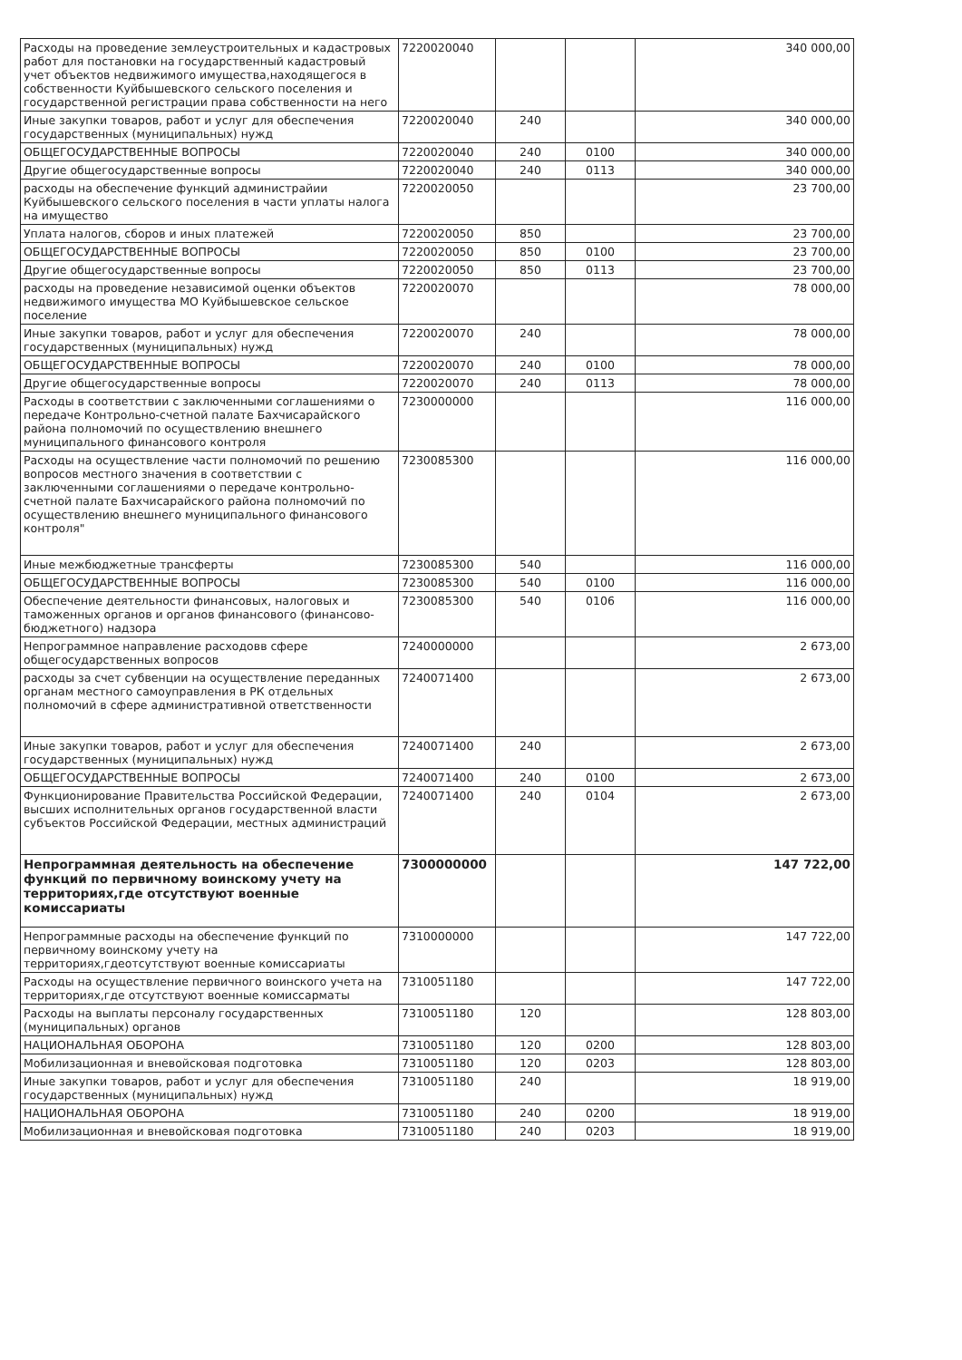| Расходы на проведение землеустроительных и кадастровых работ для постановки на государственный кадастровый учет объектов недвижимого имущества,находящегося в собственности Куйбышевского сельского поселения и государственной регистрации права собственности на него | 7220020040 | | | 340 000,00 |
| Иные закупки товаров, работ и услуг для обеспечения государственных (муниципальных) нужд | 7220020040 | 240 | | 340 000,00 |
| ОБЩЕГОСУДАРСТВЕННЫЕ ВОПРОСЫ | 7220020040 | 240 | 0100 | 340 000,00 |
| Другие общегосударственные вопросы | 7220020040 | 240 | 0113 | 340 000,00 |
| расходы на обеспечение функций администрайии Куйбышевского сельского поселения в части уплаты налога на имущество | 7220020050 | | | 23 700,00 |
| Уплата налогов, сборов и иных платежей | 7220020050 | 850 | | 23 700,00 |
| ОБЩЕГОСУДАРСТВЕННЫЕ ВОПРОСЫ | 7220020050 | 850 | 0100 | 23 700,00 |
| Другие общегосударственные вопросы | 7220020050 | 850 | 0113 | 23 700,00 |
| расходы на проведение независимой оценки объектов недвижимого имущества МО Куйбышевское сельское поселение | 7220020070 | | | 78 000,00 |
| Иные закупки товаров, работ и услуг для обеспечения государственных (муниципальных) нужд | 7220020070 | 240 | | 78 000,00 |
| ОБЩЕГОСУДАРСТВЕННЫЕ ВОПРОСЫ | 7220020070 | 240 | 0100 | 78 000,00 |
| Другие общегосударственные вопросы | 7220020070 | 240 | 0113 | 78 000,00 |
| Расходы в соответствии с заключенными соглашениями о передаче Контрольно-счетной палате Бахчисарайского района полномочий по осуществлению внешнего муниципального финансового контроля | 7230000000 | | | 116 000,00 |
| Расходы на осуществление части полномочий по решению вопросов местного значения в соответствии с заключенными соглашениями о передаче контрольно-счетной палате Бахчисарайского района полномочий по осуществлению внешнего муниципального финансового контроля" | 7230085300 | | | 116 000,00 |
| Иные межбюджетные трансферты | 7230085300 | 540 | | 116 000,00 |
| ОБЩЕГОСУДАРСТВЕННЫЕ ВОПРОСЫ | 7230085300 | 540 | 0100 | 116 000,00 |
| Обеспечение деятельности финансовых, налоговых и таможенных органов и органов финансового (финансово-бюджетного) надзора | 7230085300 | 540 | 0106 | 116 000,00 |
| Непрограммное направление расходовв сфере общегосударственных вопросов | 7240000000 | | | 2 673,00 |
| расходы за счет субвенции на осуществление переданных органам местного самоуправления в РК отдельных полномочий в сфере административной ответственности | 7240071400 | | | 2 673,00 |
| Иные закупки товаров, работ и услуг для обеспечения государственных (муниципальных) нужд | 7240071400 | 240 | | 2 673,00 |
| ОБЩЕГОСУДАРСТВЕННЫЕ ВОПРОСЫ | 7240071400 | 240 | 0100 | 2 673,00 |
| Функционирование Правительства Российской Федерации, высших исполнительных органов государственной власти субъектов Российской Федерации, местных администраций | 7240071400 | 240 | 0104 | 2 673,00 |
| Непрограммная деятельность на обеспечение функций по первичному воинскому учету на территориях,где отсутствуют военные комиссариаты | 7300000000 | | | 147 722,00 |
| Непрограммные расходы на обеспечение функций по первичному воинскому учету на территориях,гдеотсутствуют военные комиссариаты | 7310000000 | | | 147 722,00 |
| Расходы на осуществление первичного воинского учета на территориях,где отсутствуют военные комиссарматы | 7310051180 | | | 147 722,00 |
| Расходы на выплаты персоналу государственных (муниципальных) органов | 7310051180 | 120 | | 128 803,00 |
| НАЦИОНАЛЬНАЯ ОБОРОНА | 7310051180 | 120 | 0200 | 128 803,00 |
| Мобилизационная и вневойсковая подготовка | 7310051180 | 120 | 0203 | 128 803,00 |
| Иные закупки товаров, работ и услуг для обеспечения государственных (муниципальных) нужд | 7310051180 | 240 | | 18 919,00 |
| НАЦИОНАЛЬНАЯ ОБОРОНА | 7310051180 | 240 | 0200 | 18 919,00 |
| Мобилизационная и вневойсковая подготовка | 7310051180 | 240 | 0203 | 18 919,00 |